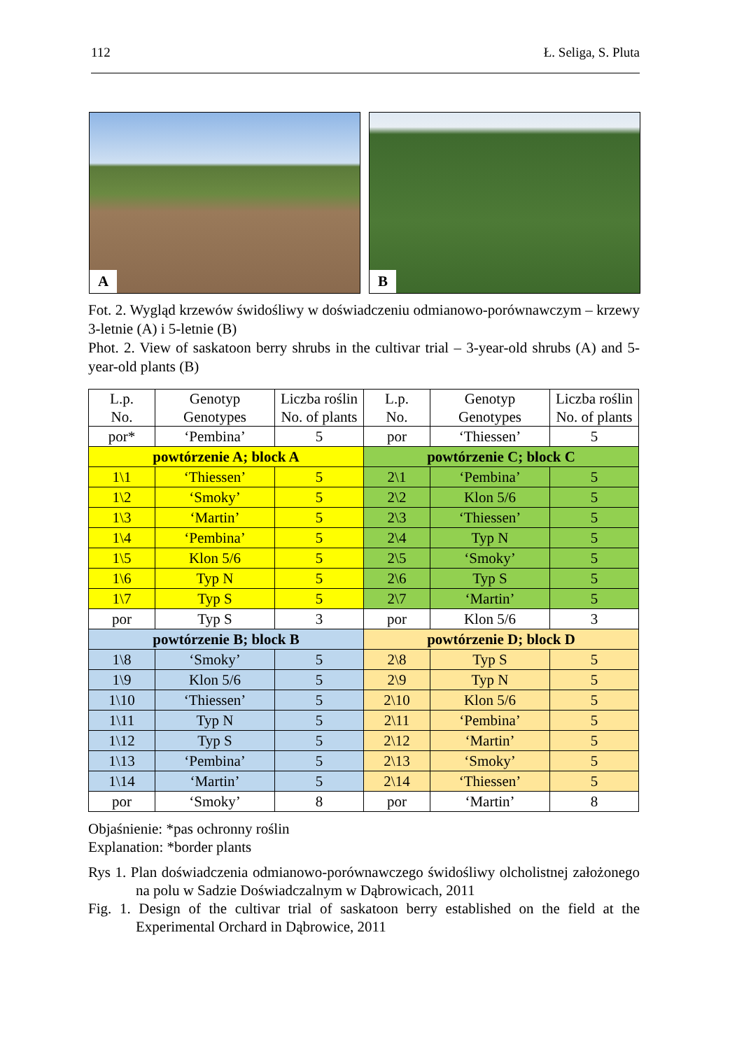112 Ł. Seliga, S. Pluta
A
B
Fot. 2. Wygląd krzewów świdośliwy w doświadczeniu odmianowo-porównawczym – krzewy 3-letnie (A) i 5-letnie (B)
Phot. 2. View of saskatoon berry shrubs in the cultivar trial – 3-year-old shrubs (A) and 5-year-old plants (B)
| L.p. No. | Genotyp Genotypes | Liczba roślin No. of plants | L.p. No. | Genotyp Genotypes | Liczba roślin No. of plants |
| --- | --- | --- | --- | --- | --- |
| por* | ‘Pembina’ | 5 | por | ‘Thiessen’ | 5 |
| powtórzenie A; block A | | | powtórzenie C; block C | | |
| 1\1 | ‘Thiessen’ | 5 | 2\1 | ‘Pembina’ | 5 |
| 1\2 | ‘Smoky’ | 5 | 2\2 | Klon 5/6 | 5 |
| 1\3 | ‘Martin’ | 5 | 2\3 | ‘Thiessen’ | 5 |
| 1\4 | ‘Pembina’ | 5 | 2\4 | Typ N | 5 |
| 1\5 | Klon 5/6 | 5 | 2\5 | ‘Smoky’ | 5 |
| 1\6 | Typ N | 5 | 2\6 | Typ S | 5 |
| 1\7 | Typ S | 5 | 2\7 | ‘Martin’ | 5 |
| por | Typ S | 3 | por | Klon 5/6 | 3 |
| powtórzenie B; block B | | | powtórzenie D; block D | | |
| 1\8 | ‘Smoky’ | 5 | 2\8 | Typ S | 5 |
| 1\9 | Klon 5/6 | 5 | 2\9 | Typ N | 5 |
| 1\10 | ‘Thiessen’ | 5 | 2\10 | Klon 5/6 | 5 |
| 1\11 | Typ N | 5 | 2\11 | ‘Pembina’ | 5 |
| 1\12 | Typ S | 5 | 2\12 | ‘Martin’ | 5 |
| 1\13 | ‘Pembina’ | 5 | 2\13 | ‘Smoky’ | 5 |
| 1\14 | ‘Martin’ | 5 | 2\14 | ‘Thiessen’ | 5 |
| por | ‘Smoky’ | 8 | por | ‘Martin’ | 8 |
Objaśnienie: *pas ochronny roślin
Explanation: *border plants
Rys 1. Plan doświadczenia odmianowo-porównawczego świdośliwy olcholistnej założonego na polu w Sadzie Doświadczalnym w Dąbrowicach, 2011
Fig. 1. Design of the cultivar trial of saskatoon berry established on the field at the Experimental Orchard in Dąbrowice, 2011